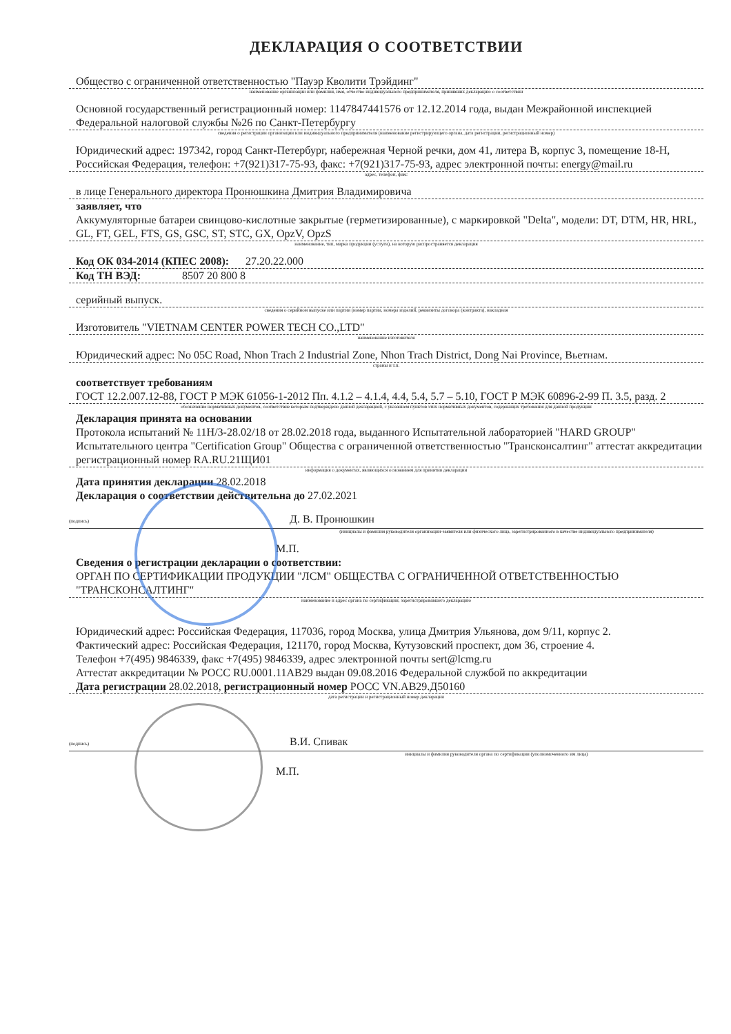ДЕКЛАРАЦИЯ О СООТВЕТСТВИИ
Общество с ограниченной ответственностью "Пауэр Кволити Трэйдинг"
наименование организации или фамилия, имя, отчество индивидуального предпринимателя, принявших декларацию о соответствии
Основной государственный регистрационный номер: 1147847441576 от 12.12.2014 года, выдан Межрайонной инспекцией Федеральной налоговой службы №26 по Санкт-Петербургу
сведения о регистрации организации или индивидуального предпринимателя (наименование регистрирующего органа, дата регистрации, регистрационный номер)
Юридический адрес: 197342, город Санкт-Петербург, набережная Черной речки, дом 41, литера В, корпус 3, помещение 18-Н, Российская Федерация, телефон: +7(921)317-75-93, факс: +7(921)317-75-93, адрес электронной почты: energy@mail.ru
адрес, телефон, факс
в лице Генерального директора Пронюшкина Дмитрия Владимировича
заявляет, что
Аккумуляторные батареи свинцово-кислотные закрытые (герметизированные), с маркировкой "Delta", модели: DT, DTM, HR, HRL, GL, FT, GEL, FTS, GS, GSC, ST, STC, GX, OpzV, OpzS
наименование, тип, марка продукции (услуги), на которую распространяется декларация
Код ОК 034-2014 (КПЕС 2008): 27.20.22.000
Код ТН ВЭД: 8507 20 800 8
серийный выпуск.
сведения о серийном выпуске или партии (номер партии, номера изделий, реквизиты договора (контракта), накладная
Изготовитель "VIETNAM CENTER POWER TECH CO.,LTD"
наименование изготовителя
Юридический адрес: No 05C Road, Nhon Trach 2 Industrial Zone, Nhon Trach District, Dong Nai Province, Вьетнам.
страны и т.п.
соответствует требованиям
ГОСТ 12.2.007.12-88, ГОСТ Р МЭК 61056-1-2012 Пп. 4.1.2 – 4.1.4, 4.4, 5.4, 5.7 – 5.10, ГОСТ Р МЭК 60896-2-99 П. 3.5, разд. 2
обозначение нормативных документов, соответствие которым подтверждено данной декларацией, с указанием пунктов этих нормативных документов, содержащих требования для данной продукции
Декларация принята на основании
Протокола испытаний № 11Н/3-28.02/18 от 28.02.2018 года, выданного Испытательной лабораторией "HARD GROUP" Испытательного центра "Certification Group" Общества с ограниченной ответственностью "Трансконсалтинг" аттестат аккредитации регистрационный номер RA.RU.21ЩИ01
информация о документах, являющихся основанием для принятия декларации
Дата принятия декларации 28.02.2018
Декларация о соответствии действительна до 27.02.2021
(подпись)
Д. В. Пронюшкин
(инициалы и фамилия руководителя организации-заявителя или физического лица, зарегистрированного в качестве индивидуального предпринимателя)
М.П.
Сведения о регистрации декларации о соответствии:
ОРГАН ПО СЕРТИФИКАЦИИ ПРОДУКЦИИ "ЛСМ" ОБЩЕСТВА С ОГРАНИЧЕННОЙ ОТВЕТСТВЕННОСТЬЮ "ТРАНСКОНСАЛТИНГ"
наименование и адрес органа по сертификации, зарегистрировавшего декларацию
Юридический адрес: Российская Федерация, 117036, город Москва, улица Дмитрия Ульянова, дом 9/11, корпус 2.
Фактический адрес: Российская Федерация, 121170, город Москва, Кутузовский проспект, дом 36, строение 4.
Телефон +7(495) 9846339, факс +7(495) 9846339, адрес электронной почты sert@lcmg.ru
Аттестат аккредитации № РОСС RU.0001.11АВ29 выдан 09.08.2016 Федеральной службой по аккредитации
Дата регистрации 28.02.2018, регистрационный номер РОСС VN.АВ29.Д50160
дата регистрации и регистрационный номер декларации
(подпись)
В.И. Спивак
инициалы и фамилия руководителя органа по сертификации (уполномоченного им лица)
М.П.